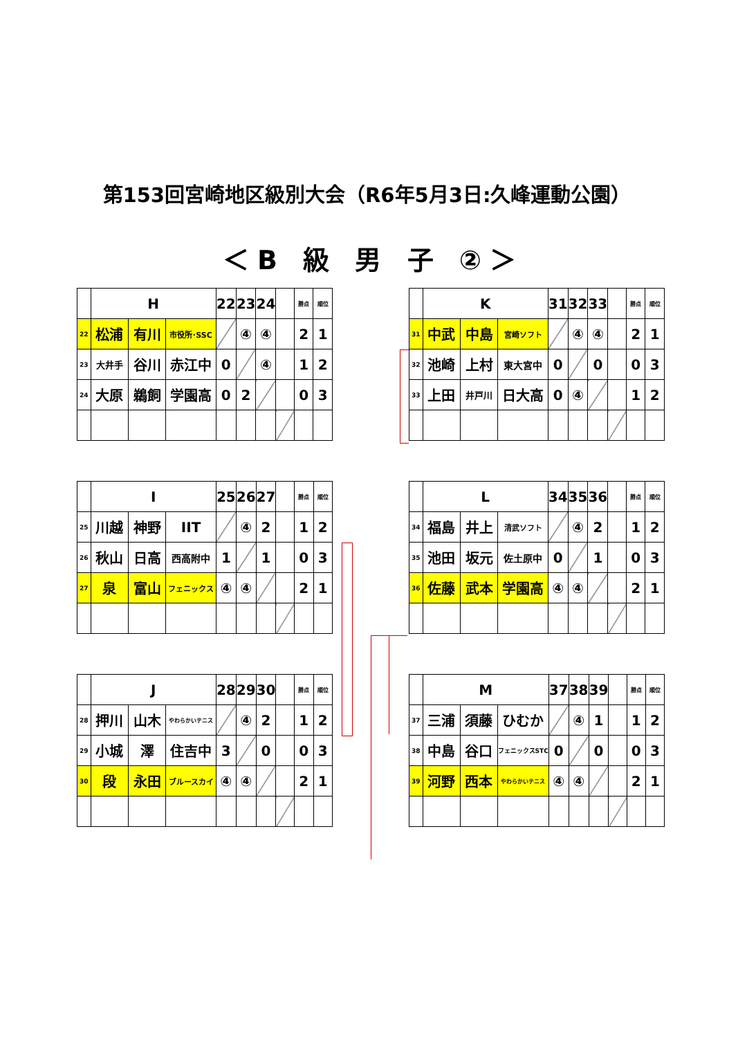第153回宮崎地区級別大会（R6年5月3日:久峰運動公園）
＜B 級 男 子 ②＞
| | H | | | 22 | 23 | 24 | | 勝点 | 順位 |
| 22 | 松浦 | 有川 | 市役所･SSC | | ④ | ④ | | 2 | 1 |
| 23 | 大井手 | 谷川 | 赤江中 | 0 | | ④ | | 1 | 2 |
| 24 | 大原 | 鵜飼 | 学園高 | 0 | 2 | | | 0 | 3 |
| | K | | | 31 | 32 | 33 | | 勝点 | 順位 |
| 31 | 中武 | 中島 | 宮崎ソフト | | ④ | ④ | | 2 | 1 |
| 32 | 池崎 | 上村 | 東大宮中 | 0 | | 0 | | 0 | 3 |
| 33 | 上田 | 井戸川 | 日大高 | 0 | ④ | | | 1 | 2 |
| | I | | | 25 | 26 | 27 | | 勝点 | 順位 |
| 25 | 川越 | 神野 | IIT | | ④ | 2 | | 1 | 2 |
| 26 | 秋山 | 日高 | 西高附中 | 1 | | 1 | | 0 | 3 |
| 27 | 泉 | 富山 | フェニックス | ④ | ④ | | | 2 | 1 |
| | L | | | 34 | 35 | 36 | | 勝点 | 順位 |
| 34 | 福島 | 井上 | 清武ソフト | | ④ | 2 | | 1 | 2 |
| 35 | 池田 | 坂元 | 佐土原中 | 0 | | 1 | | 0 | 3 |
| 36 | 佐藤 | 武本 | 学園高 | ④ | ④ | | | 2 | 1 |
| | J | | | 28 | 29 | 30 | | 勝点 | 順位 |
| 28 | 押川 | 山木 | やわらかいテニス | | ④ | 2 | | 1 | 2 |
| 29 | 小城 | 澤 | 住吉中 | 3 | | 0 | | 0 | 3 |
| 30 | 段 | 永田 | ブルースカイ | ④ | ④ | | | 2 | 1 |
| | M | | | 37 | 38 | 39 | | 勝点 | 順位 |
| 37 | 三浦 | 須藤 | ひむか | | ④ | 1 | | 1 | 2 |
| 38 | 中島 | 谷口 | フェニックスSTC | 0 | | 0 | | 0 | 3 |
| 39 | 河野 | 西本 | やわらかいテニス | ④ | ④ | | | 2 | 1 |